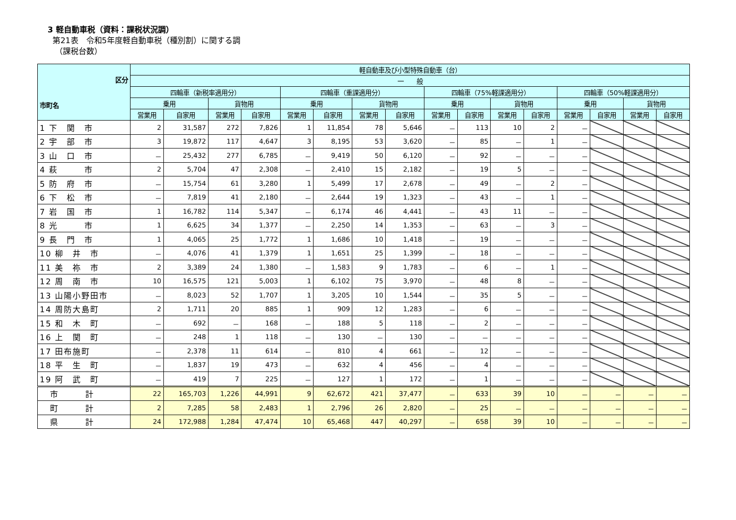3 軽自動車税（資料：課税状況調）
第21表　令和5年度軽自動車税（種別割）に関する調
（課税台数）
| 区分 市町名 | 軽自動車及び小型特殊自動車（台） | | | | | | | | | | | | | | | |
| --- | --- | --- | --- | --- | --- | --- | --- | --- | --- | --- | --- | --- | --- | --- | --- | --- |
| | 一 般 | | | | | | | | | | | | | | | |
| | 四輪車（新税率適用分） | | | | 四輪車（重課適用分） | | | | 四輪車（75%軽課適用分） | | | | 四輪車（50%軽課適用分） | | | |
| | 乗用 | | 貨物用 | | 乗用 | | 貨物用 | | 乗用 | | 貨物用 | | 乗用 | | 貨物用 | |
| | 営業用 | 自家用 | 営業用 | 自家用 | 営業用 | 自家用 | 営業用 | 自家用 | 営業用 | 自家用 | 営業用 | 自家用 | 営業用 | 自家用 | 営業用 | 自家用 |
| 1 下 関 市 | 2 | 31,587 | 272 | 7,826 | 1 | 11,854 | 78 | 5,646 | － | 113 | 10 | 2 | － | | | |
| 2 宇 部 市 | 3 | 19,872 | 117 | 4,647 | 3 | 8,195 | 53 | 3,620 | － | 85 | － | 1 | － | | | |
| 3 山 口 市 | － | 25,432 | 277 | 6,785 | － | 9,419 | 50 | 6,120 | － | 92 | － | － | － | | | |
| 4 萩 市 | 2 | 5,704 | 47 | 2,308 | － | 2,410 | 15 | 2,182 | － | 19 | 5 | － | － | | | |
| 5 防 府 市 | － | 15,754 | 61 | 3,280 | 1 | 5,499 | 17 | 2,678 | － | 49 | － | 2 | － | | | |
| 6 下 松 市 | － | 7,819 | 41 | 2,180 | － | 2,644 | 19 | 1,323 | － | 43 | － | 1 | － | | | |
| 7 岩 国 市 | 1 | 16,782 | 114 | 5,347 | － | 6,174 | 46 | 4,441 | － | 43 | 11 | － | － | | | |
| 8 光 市 | 1 | 6,625 | 34 | 1,377 | － | 2,250 | 14 | 1,353 | － | 63 | － | 3 | － | | | |
| 9 長 門 市 | 1 | 4,065 | 25 | 1,772 | 1 | 1,686 | 10 | 1,418 | － | 19 | － | － | － | | | |
| 10 柳 井 市 | － | 4,076 | 41 | 1,379 | 1 | 1,651 | 25 | 1,399 | － | 18 | － | － | － | | | |
| 11 美 祢 市 | 2 | 3,389 | 24 | 1,380 | － | 1,583 | 9 | 1,783 | － | 6 | － | 1 | － | | | |
| 12 周 南 市 | 10 | 16,575 | 121 | 5,003 | 1 | 6,102 | 75 | 3,970 | － | 48 | 8 | － | － | | | |
| 13 山陽小野田市 | － | 8,023 | 52 | 1,707 | 1 | 3,205 | 10 | 1,544 | － | 35 | 5 | － | － | | | |
| 14 周防大島町 | 2 | 1,711 | 20 | 885 | 1 | 909 | 12 | 1,283 | － | 6 | － | － | － | | | |
| 15 和 木 町 | － | 692 | － | 168 | － | 188 | 5 | 118 | － | 2 | － | － | － | | | |
| 16 上 関 町 | － | 248 | 1 | 118 | － | 130 | － | 130 | － | － | － | － | － | | | |
| 17 田布施町 | － | 2,378 | 11 | 614 | － | 810 | 4 | 661 | － | 12 | － | － | － | | | |
| 18 平 生 町 | － | 1,837 | 19 | 473 | － | 632 | 4 | 456 | － | 4 | － | － | － | | | |
| 19 阿 武 町 | － | 419 | 7 | 225 | － | 127 | 1 | 172 | － | 1 | － | － | － | | | |
| 市 計 | 22 | 165,703 | 1,226 | 44,991 | 9 | 62,672 | 421 | 37,477 | － | 633 | 39 | 10 | － | － | － | － |
| 町 計 | 2 | 7,285 | 58 | 2,483 | 1 | 2,796 | 26 | 2,820 | － | 25 | － | － | － | － | － | － |
| 県 計 | 24 | 172,988 | 1,284 | 47,474 | 10 | 65,468 | 447 | 40,297 | － | 658 | 39 | 10 | － | － | － | － |